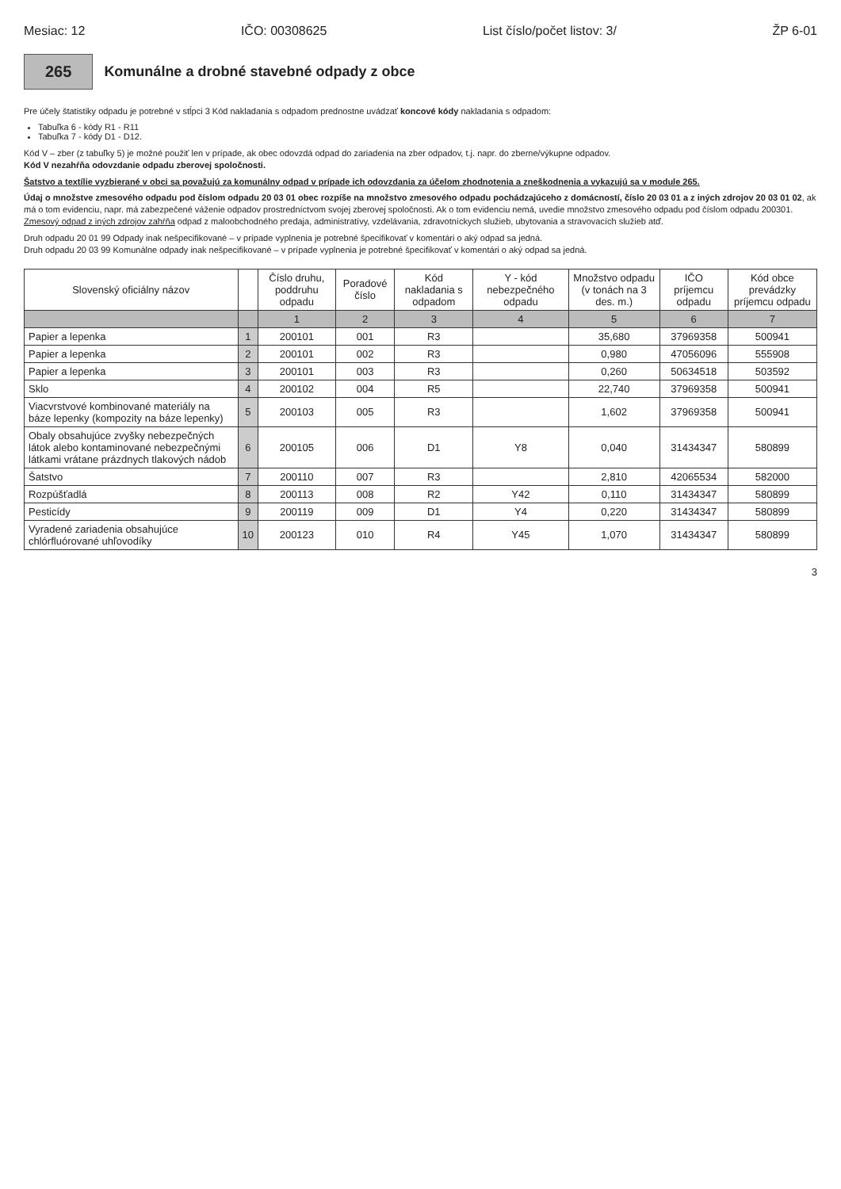Mesiac: 12 IČO: 00308625 List číslo/počet listov: 3/ ŽP 6-01
265
Komunálne a drobné stavebné odpady z obce
Pre účely štatistiky odpadu je potrebné v stĺpci 3 Kód nakladania s odpadom prednostne uvádzať koncové kódy nakladania s odpadom:
Tabuľka 6 - kódy R1 - R11
Tabuľka 7 - kódy D1 - D12.
Kód V – zber (z tabuľky 5) je možné použiť len v prípade, ak obec odovzdá odpad do zariadenia na zber odpadov, t.j. napr. do zberne/výkupne odpadov.
Kód V nezahŕňa odovzdanie odpadu zberovej spoločnosti.
Šatstvo a textílie vyzbierané v obci sa považujú za komunálny odpad v prípade ich odovzdania za účelom zhodnotenia a zneškodnenia a vykazujú sa v module 265.
Údaj o množstve zmesového odpadu pod číslom odpadu 20 03 01 obec rozpíše na množstvo zmesového odpadu pochádzajúceho z domácností, číslo 20 03 01 a z iných zdrojov 20 03 01 02, ak má o tom evidenciu, napr. má zabezpečené váženie odpadov prostredníctvom svojej zberovej spoločnosti. Ak o tom evidenciu nemá, uvedie množstvo zmesového odpadu pod číslom odpadu 200301. Zmesový odpad z iných zdrojov zahŕňa odpad z maloobchodného predaja, administratívy, vzdelávania, zdravotníckych služieb, ubytovania a stravovacích služieb atď.
Druh odpadu 20 01 99 Odpady inak nešpecifikované – v prípade vyplnenia je potrebné špecifikovať v komentári o aký odpad sa jedná.
Druh odpadu 20 03 99 Komunálne odpady inak nešpecifikované – v prípade vyplnenia je potrebné špecifikovať v komentári o aký odpad sa jedná.
| Slovenský oficiálny názov | | Číslo druhu, poddruhu odpadu | Poradové číslo | Kód nakladania s odpadom | Y - kód nebezpečného odpadu | Množstvo odpadu (v tonách na 3 des. m.) | IČO príjemcu odpadu | Kód obce prevádzky príjemcu odpadu |
| --- | --- | --- | --- | --- | --- | --- | --- | --- |
| | | 1 | 2 | 3 | 4 | 5 | 6 | 7 |
| Papier a lepenka | 1 | 200101 | 001 | R3 | | 35,680 | 37969358 | 500941 |
| Papier a lepenka | 2 | 200101 | 002 | R3 | | 0,980 | 47056096 | 555908 |
| Papier a lepenka | 3 | 200101 | 003 | R3 | | 0,260 | 50634518 | 503592 |
| Sklo | 4 | 200102 | 004 | R5 | | 22,740 | 37969358 | 500941 |
| Viacvrstvové kombinované materiály na báze lepenky (kompozity na báze lepenky) | 5 | 200103 | 005 | R3 | | 1,602 | 37969358 | 500941 |
| Obaly obsahujúce zvyšky nebezpečných látok alebo kontaminované nebezpečnými látkami vrátane prázdnych tlakových nádob | 6 | 200105 | 006 | D1 | Y8 | 0,040 | 31434347 | 580899 |
| Šatstvo | 7 | 200110 | 007 | R3 | | 2,810 | 42065534 | 582000 |
| Rozpúšťadlá | 8 | 200113 | 008 | R2 | Y42 | 0,110 | 31434347 | 580899 |
| Pesticídy | 9 | 200119 | 009 | D1 | Y4 | 0,220 | 31434347 | 580899 |
| Vyradené zariadenia obsahujúce chlórfluórované uhľovodíky | 10 | 200123 | 010 | R4 | Y45 | 1,070 | 31434347 | 580899 |
3